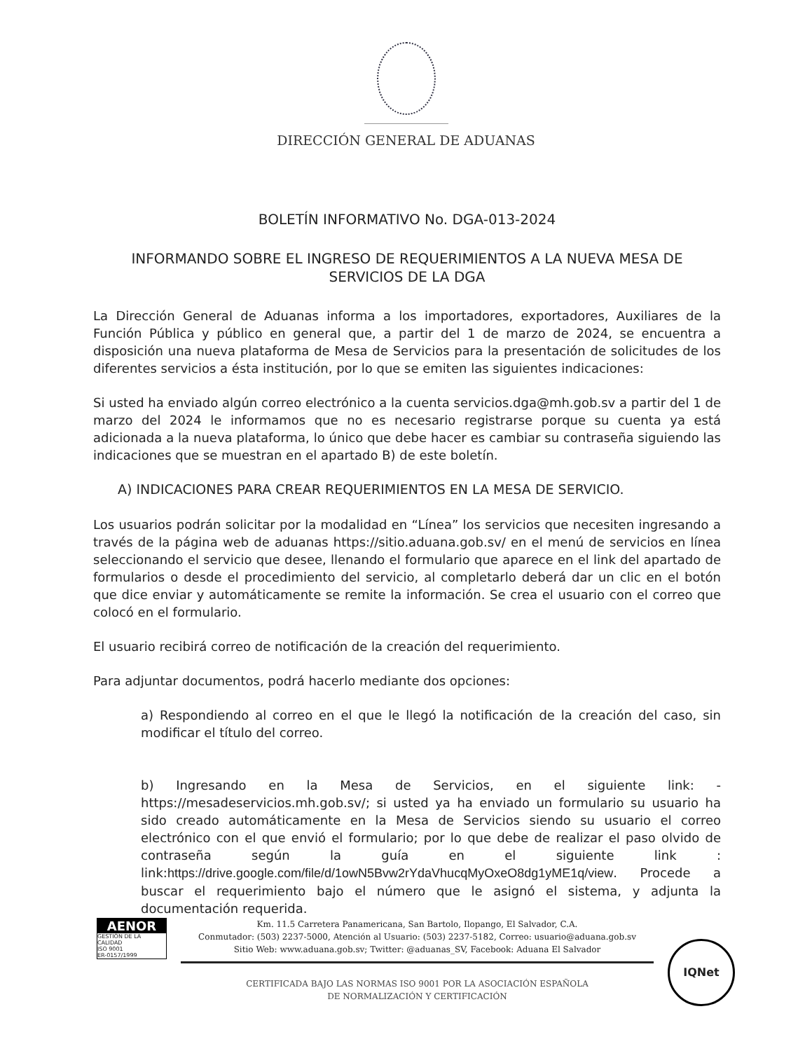DIRECCIÓN GENERAL DE ADUANAS
BOLETÍN INFORMATIVO No. DGA-013-2024
INFORMANDO SOBRE EL INGRESO DE REQUERIMIENTOS A LA NUEVA MESA DE SERVICIOS DE LA DGA
La Dirección General de Aduanas informa a los importadores, exportadores, Auxiliares de la Función Pública y público en general que, a partir del 1 de marzo de 2024, se encuentra a disposición una nueva plataforma de Mesa de Servicios para la presentación de solicitudes de los diferentes servicios a ésta institución, por lo que se emiten las siguientes indicaciones:
Si usted ha enviado algún correo electrónico a la cuenta servicios.dga@mh.gob.sv a partir del 1 de marzo del 2024 le informamos que no es necesario registrarse porque su cuenta ya está adicionada a la nueva plataforma, lo único que debe hacer es cambiar su contraseña siguiendo las indicaciones que se muestran en el apartado B) de este boletín.
A) INDICACIONES PARA CREAR REQUERIMIENTOS EN LA MESA DE SERVICIO.
Los usuarios podrán solicitar por la modalidad en “Línea” los servicios que necesiten ingresando a través de la página web de aduanas https://sitio.aduana.gob.sv/ en el menú de servicios en línea seleccionando el servicio que desee, llenando el formulario que aparece en el link del apartado de formularios o desde el procedimiento del servicio, al completarlo deberá dar un clic en el botón que dice enviar y automáticamente se remite la información. Se crea el usuario con el correo que colocó en el formulario.
El usuario recibirá correo de notificación de la creación del requerimiento.
Para adjuntar documentos, podrá hacerlo mediante dos opciones:
a) Respondiendo al correo en el que le llegó la notificación de la creación del caso, sin modificar el título del correo.
b) Ingresando en la Mesa de Servicios, en el siguiente link: - https://mesadeservicios.mh.gob.sv/; si usted ya ha enviado un formulario su usuario ha sido creado automáticamente en la Mesa de Servicios siendo su usuario el correo electrónico con el que envió el formulario; por lo que debe de realizar el paso olvido de contraseña según la guía en el siguiente link : link:https://drive.google.com/file/d/1owN5Bvw2rYdaVhucqMyOxeO8dg1yME1q/view. Procede a buscar el requerimiento bajo el número que le asignó el sistema, y adjunta la documentación requerida.
AENOR
GESTIÓN DE LA CALIDAD
ISO 9001
ER-0157/1999
Km. 11.5 Carretera Panamericana, San Bartolo, Ilopango, El Salvador, C.A.
Conmutador: (503) 2237-5000, Atención al Usuario: (503) 2237-5182, Correo: usuario@aduana.gob.sv
Sitio Web: www.aduana.gob.sv; Twitter: @aduanas_SV, Facebook: Aduana El Salvador
CERTIFICADA BAJO LAS NORMAS ISO 9001 POR LA ASOCIACIÓN ESPAÑOLA
DE NORMALIZACIÓN Y CERTIFICACIÓN
IQNet